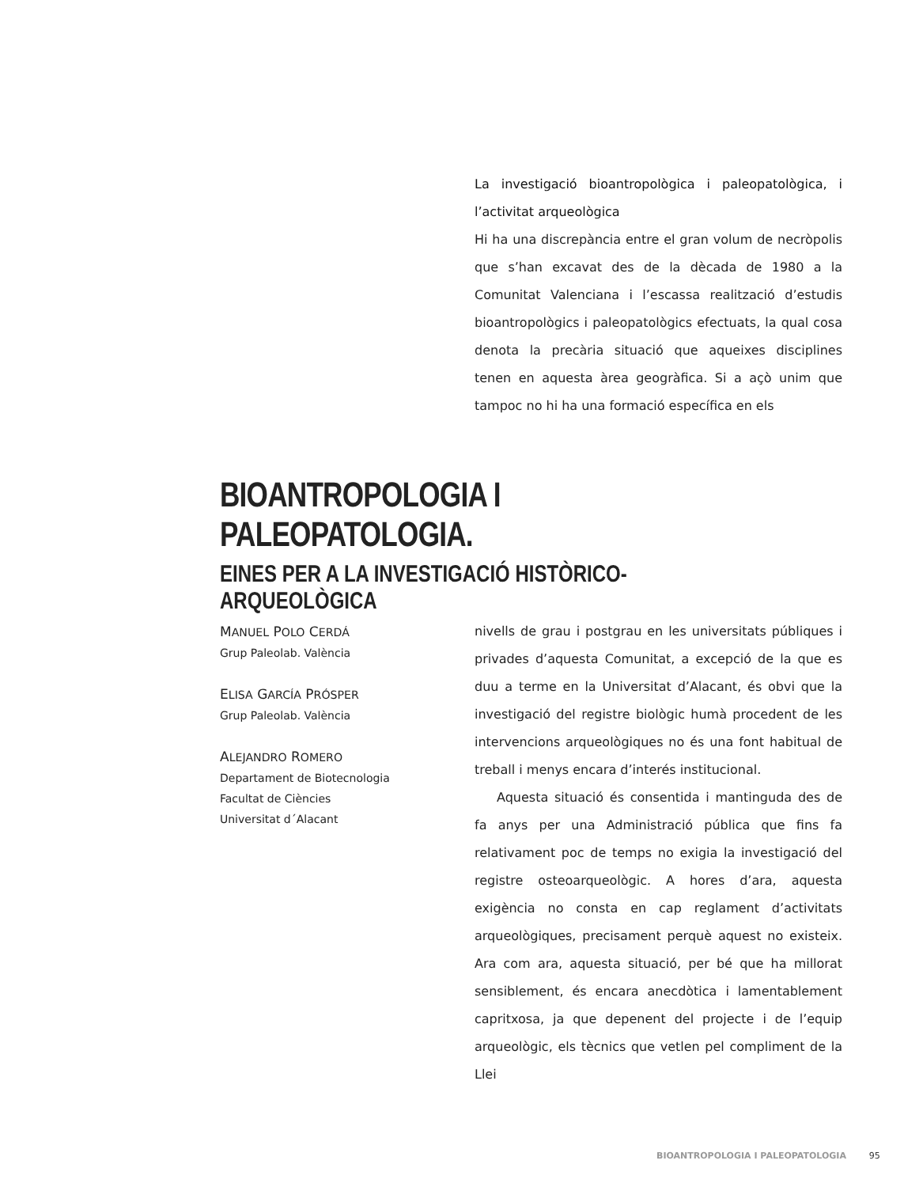La investigació bioantropològica i paleopatològica, i l’activitat arqueològica
Hi ha una discrepància entre el gran volum de necròpolis que s’han excavat des de la dècada de 1980 a la Comunitat Valenciana i l’escassa realització d’estudis bioantropològics i paleopatològics efectuats, la qual cosa denota la precària situació que aqueixes disciplines tenen en aquesta àrea geogràfica. Si a açò unim que tampoc no hi ha una formació específica en els
BIOANTROPOLOGIA I PALEOPATOLOGIA.
EINES PER A LA INVESTIGACIÓ HISTÒRICO-ARQUEOLÒGICA
MANUEL POLO CERDÁ
Grup Paleolab. València
ELISA GARCÍA PRÓSPER
Grup Paleolab. València
ALEJANDRO ROMERO
Departament de Biotecnologia
Facultat de Ciències
Universitat d´Alacant
nivells de grau i postgrau en les universitats públiques i privades d’aquesta Comunitat, a excepció de la que es duu a terme en la Universitat d’Alacant, és obvi que la investigació del registre biològic humà procedent de les intervencions arqueològiques no és una font habitual de treball i menys encara d’interés institucional.
Aquesta situació és consentida i mantinguda des de fa anys per una Administració pública que fins fa relativament poc de temps no exigia la investigació del registre osteoarqueològic. A hores d’ara, aquesta exigència no consta en cap reglament d’activitats arqueològiques, precisament perquè aquest no existeix. Ara com ara, aquesta situació, per bé que ha millorat sensiblement, és encara anecdòtica i lamentablement capritxosa, ja que depenent del projecte i de l’equip arqueològic, els tècnics que vetlen pel compliment de la Llei
BIOANTROPOLOGIA I PALEOPATOLOGIA 95